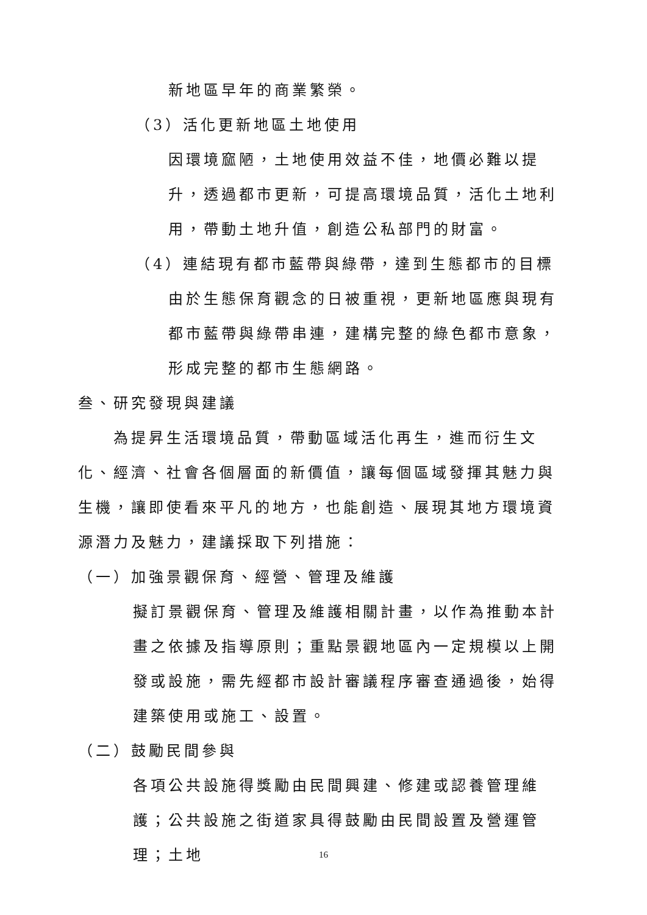新地區早年的商業繁榮。
（3）活化更新地區土地使用
因環境窳陋，土地使用效益不佳，地價必難以提升，透過都市更新，可提高環境品質，活化土地利用，帶動土地升值，創造公私部門的財富。
（4）連結現有都市藍帶與綠帶，達到生態都市的目標
由於生態保育觀念的日被重視，更新地區應與現有都市藍帶與綠帶串連，建構完整的綠色都市意象，形成完整的都市生態網路。
叁、研究發現與建議
為提昇生活環境品質，帶動區域活化再生，進而衍生文化、經濟、社會各個層面的新價值，讓每個區域發揮其魅力與生機，讓即使看來平凡的地方，也能創造、展現其地方環境資源潛力及魅力，建議採取下列措施：
（一）加強景觀保育、經營、管理及維護
擬訂景觀保育、管理及維護相關計畫，以作為推動本計畫之依據及指導原則；重點景觀地區內一定規模以上開發或設施，需先經都市設計審議程序審查通過後，始得建築使用或施工、設置。
（二）鼓勵民間參與
各項公共設施得獎勵由民間興建、修建或認養管理維護；公共設施之街道家具得鼓勵由民間設置及營運管理；土地
16